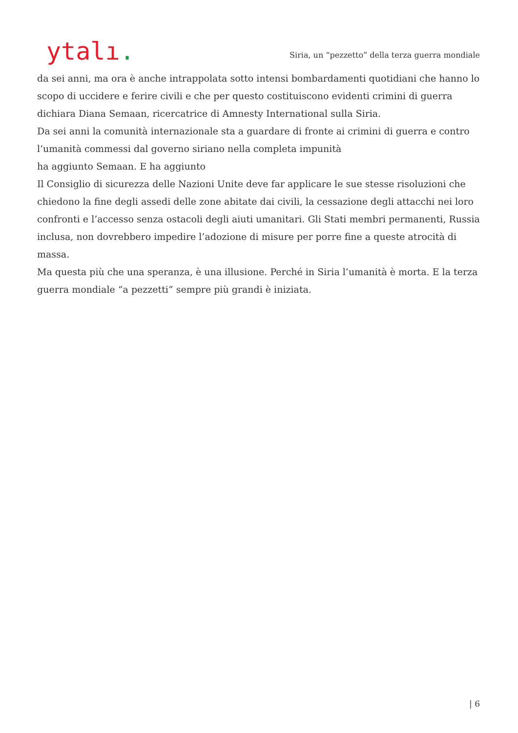ytalı.
Siria, un “pezzetto” della terza guerra mondiale
da sei anni, ma ora è anche intrappolata sotto intensi bombardamenti quotidiani che hanno lo scopo di uccidere e ferire civili e che per questo costituiscono evidenti crimini di guerra
dichiara Diana Semaan, ricercatrice di Amnesty International sulla Siria.
Da sei anni la comunità internazionale sta a guardare di fronte ai crimini di guerra e contro l’umanità commessi dal governo siriano nella completa impunità
ha aggiunto Semaan. E ha aggiunto
Il Consiglio di sicurezza delle Nazioni Unite deve far applicare le sue stesse risoluzioni che chiedono la fine degli assedi delle zone abitate dai civili, la cessazione degli attacchi nei loro confronti e l’accesso senza ostacoli degli aiuti umanitari. Gli Stati membri permanenti, Russia inclusa, non dovrebbero impedire l’adozione di misure per porre fine a queste atrocità di massa.
Ma questa più che una speranza, è una illusione. Perché in Siria l’umanità è morta. E la terza guerra mondiale “a pezzetti” sempre più grandi è iniziata.
| 6